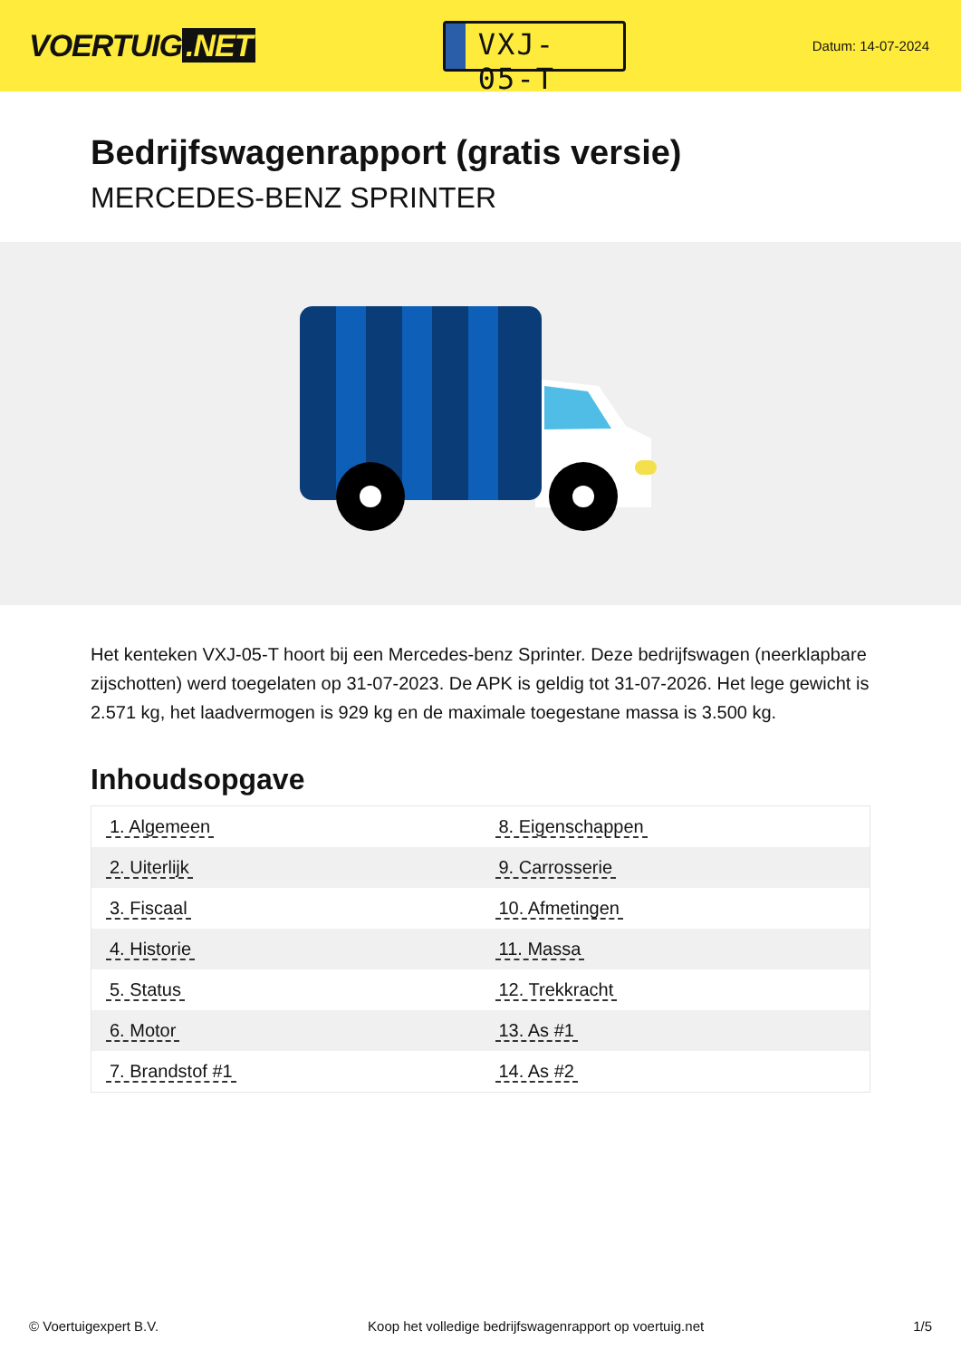VOERTUIG.NET
VXJ-05-T
Datum: 14-07-2024
Bedrijfswagenrapport (gratis versie)
MERCEDES-BENZ SPRINTER
Het kenteken VXJ-05-T hoort bij een Mercedes-benz Sprinter. Deze bedrijfswagen (neerklapbare zijschotten) werd toegelaten op 31-07-2023. De APK is geldig tot 31-07-2026. Het lege gewicht is 2.571 kg, het laadvermogen is 929 kg en de maximale toegestane massa is 3.500 kg.
Inhoudsopgave
| 1. Algemeen | 8. Eigenschappen |
| 2. Uiterlijk | 9. Carrosserie |
| 3. Fiscaal | 10. Afmetingen |
| 4. Historie | 11. Massa |
| 5. Status | 12. Trekkracht |
| 6. Motor | 13. As #1 |
| 7. Brandstof #1 | 14. As #2 |
© Voertuigexpert B.V. Koop het volledige bedrijfswagenrapport op voertuig.net 1/5